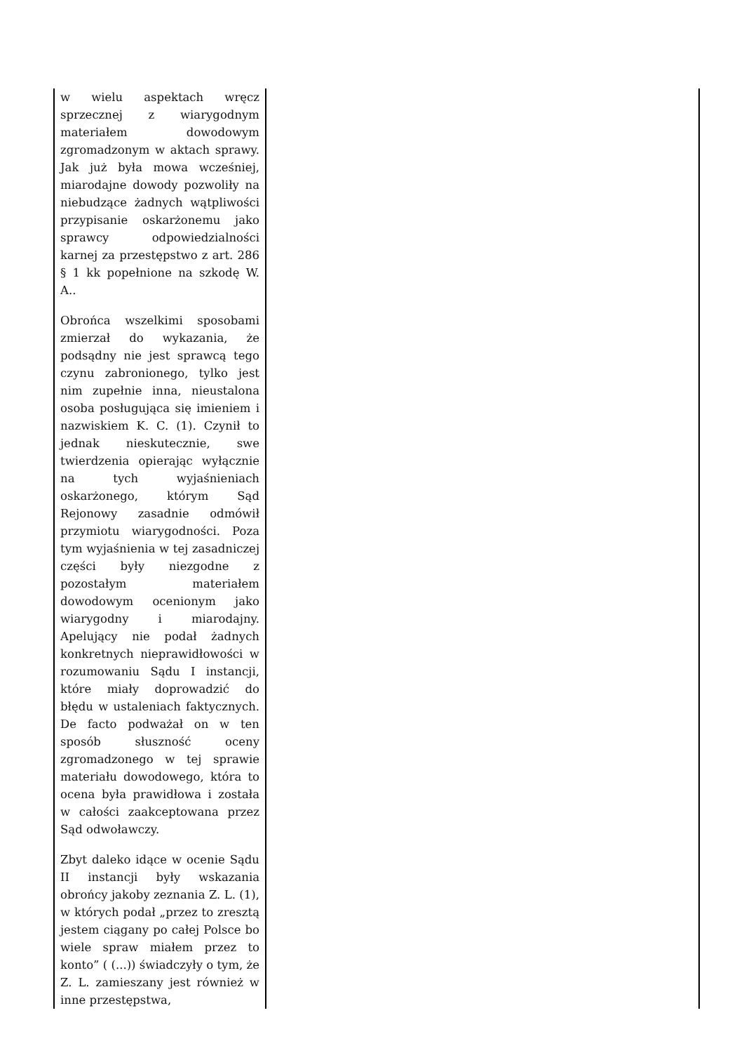| w wielu aspektach wręcz sprzecznej z wiarygodnym materiałem dowodowym zgromadzonym w aktach sprawy. Jak już była mowa wcześniej, miarodajne dowody pozwoliły na niebudzące żadnych wątpliwości przypisanie oskarżonemu jako sprawcy odpowiedzialności karnej za przestępstwo z art. 286 § 1 kk popełnione na szkodę W. A.. Obrońca wszelkimi sposobami zmierzał do wykazania, że podsądny nie jest sprawcą tego czynu zabronionego, tylko jest nim zupełnie inna, nieustalona osoba posługująca się imieniem i nazwiskiem K. C. (1). Czynił to jednak nieskutecznie, swe twierdzenia opierając wyłącznie na tych wyjaśnieniach oskarżonego, którym Sąd Rejonowy zasadnie odmówił przymiotu wiarygodności. Poza tym wyjaśnienia w tej zasadniczej części były niezgodne z pozostałym materiałem dowodowym ocenionym jako wiarygodny i miarodajny. Apelujący nie podał żadnych konkretnych nieprawidłowości w rozumowaniu Sądu I instancji, które miały doprowadzić do błędu w ustaleniach faktycznych. De facto podważał on w ten sposób słuszność oceny zgromadzonego w tej sprawie materiału dowodowego, która to ocena była prawidłowa i została w całości zaakceptowana przez Sąd odwoławczy. Zbyt daleko idące w ocenie Sądu II instancji były wskazania obrońcy jakoby zeznania Z. L. (1), w których podał „przez to zresztą jestem ciągany po całej Polsce bo wiele spraw miałem przez to konto” ( (...)) świadczyły o tym, że Z. L. zamieszany jest również w inne przestępstwa, | |